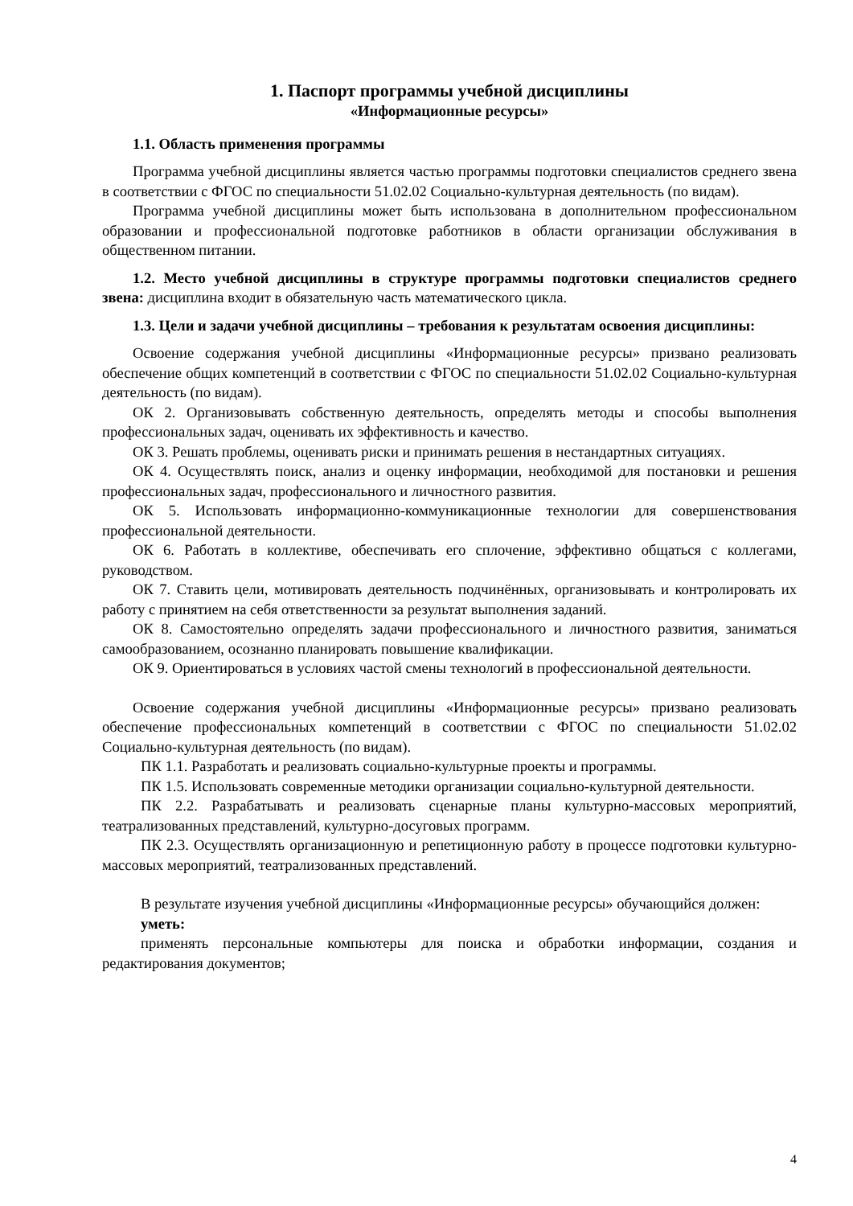1. Паспорт программы учебной дисциплины
«Информационные ресурсы»
1.1. Область применения программы
Программа учебной дисциплины является частью программы подготовки специалистов среднего звена в соответствии с ФГОС по специальности 51.02.02 Социально-культурная деятельность (по видам).
Программа учебной дисциплины может быть использована в дополнительном профессиональном образовании и профессиональной подготовке работников в области организации обслуживания в общественном питании.
1.2. Место учебной дисциплины в структуре программы подготовки специалистов среднего звена: дисциплина входит в обязательную часть математического цикла.
1.3. Цели и задачи учебной дисциплины – требования к результатам освоения дисциплины:
Освоение содержания учебной дисциплины «Информационные ресурсы» призвано реализовать обеспечение общих компетенций в соответствии с ФГОС по специальности 51.02.02 Социально-культурная деятельность (по видам).
ОК 2. Организовывать собственную деятельность, определять методы и способы выполнения профессиональных задач, оценивать их эффективность и качество.
ОК 3. Решать проблемы, оценивать риски и принимать решения в нестандартных ситуациях.
ОК 4. Осуществлять поиск, анализ и оценку информации, необходимой для постановки и решения профессиональных задач, профессионального и личностного развития.
ОК 5. Использовать информационно-коммуникационные технологии для совершенствования профессиональной деятельности.
ОК 6. Работать в коллективе, обеспечивать его сплочение, эффективно общаться с коллегами, руководством.
ОК 7. Ставить цели, мотивировать деятельность подчинённых, организовывать и контролировать их работу с принятием на себя ответственности за результат выполнения заданий.
ОК 8. Самостоятельно определять задачи профессионального и личностного развития, заниматься самообразованием, осознанно планировать повышение квалификации.
ОК 9. Ориентироваться в условиях частой смены технологий в профессиональной деятельности.
Освоение содержания учебной дисциплины «Информационные ресурсы» призвано реализовать обеспечение профессиональных компетенций в соответствии с ФГОС по специальности 51.02.02 Социально-культурная деятельность (по видам).
ПК 1.1. Разработать и реализовать социально-культурные проекты и программы.
ПК 1.5. Использовать современные методики организации социально-культурной деятельности.
ПК 2.2. Разрабатывать и реализовать сценарные планы культурно-массовых мероприятий, театрализованных представлений, культурно-досуговых программ.
ПК 2.3. Осуществлять организационную и репетиционную работу в процессе подготовки культурно-массовых мероприятий, театрализованных представлений.
В результате изучения учебной дисциплины «Информационные ресурсы» обучающийся должен:
уметь:
применять персональные компьютеры для поиска и обработки информации, создания и редактирования документов;
4